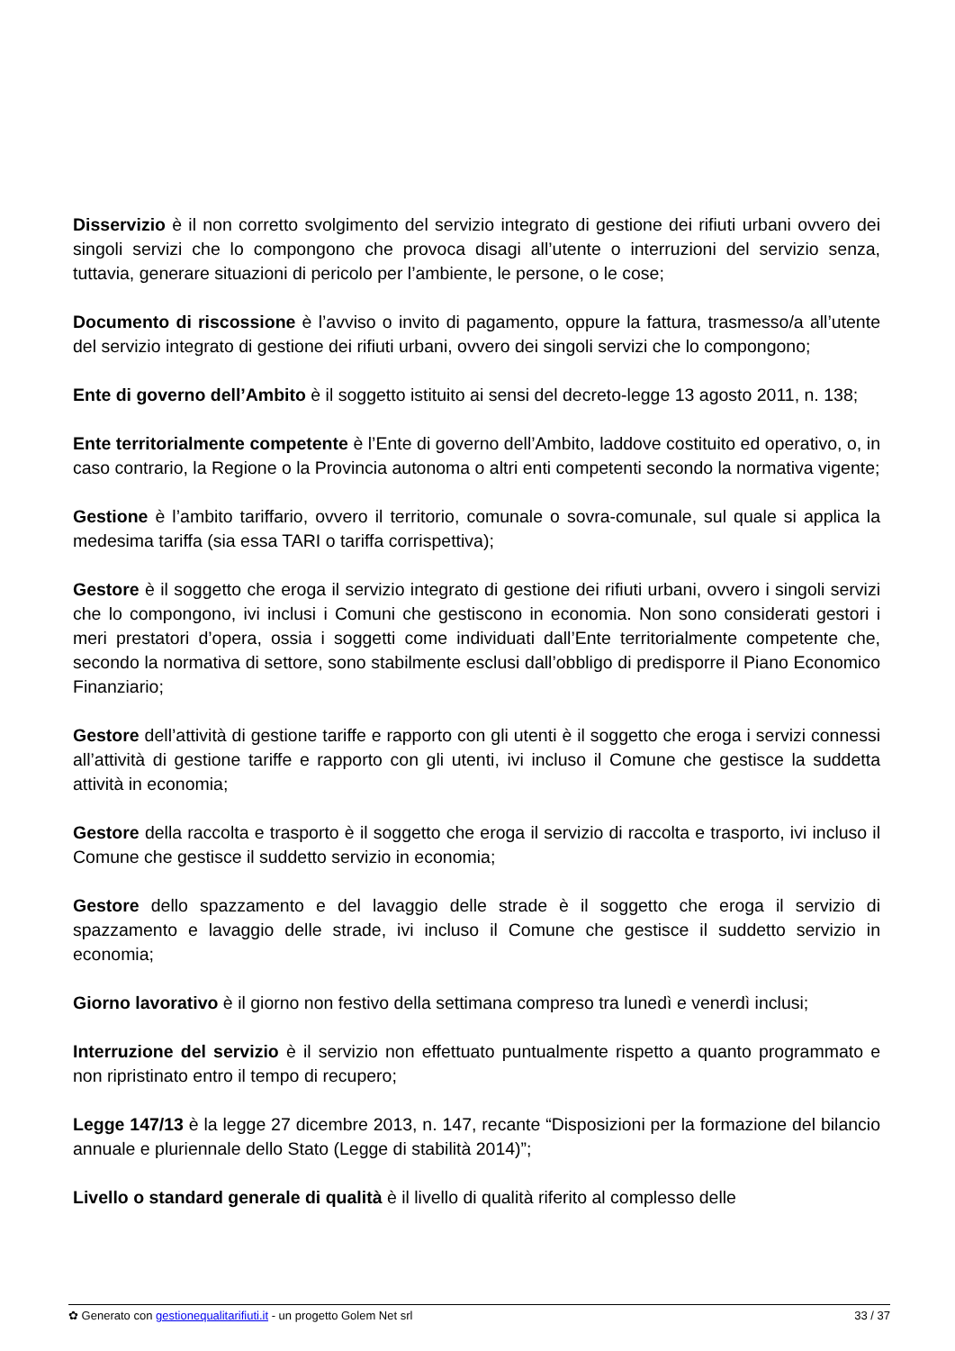Disservizio è il non corretto svolgimento del servizio integrato di gestione dei rifiuti urbani ovvero dei singoli servizi che lo compongono che provoca disagi all’utente o interruzioni del servizio senza, tuttavia, generare situazioni di pericolo per l’ambiente, le persone, o le cose;
Documento di riscossione è l’avviso o invito di pagamento, oppure la fattura, trasmesso/a all’utente del servizio integrato di gestione dei rifiuti urbani, ovvero dei singoli servizi che lo compongono;
Ente di governo dell’Ambito è il soggetto istituito ai sensi del decreto-legge 13 agosto 2011, n. 138;
Ente territorialmente competente è l’Ente di governo dell’Ambito, laddove costituito ed operativo, o, in caso contrario, la Regione o la Provincia autonoma o altri enti competenti secondo la normativa vigente;
Gestione è l’ambito tariffario, ovvero il territorio, comunale o sovra-comunale, sul quale si applica la medesima tariffa (sia essa TARI o tariffa corrispettiva);
Gestore è il soggetto che eroga il servizio integrato di gestione dei rifiuti urbani, ovvero i singoli servizi che lo compongono, ivi inclusi i Comuni che gestiscono in economia. Non sono considerati gestori i meri prestatori d’opera, ossia i soggetti come individuati dall’Ente territorialmente competente che, secondo la normativa di settore, sono stabilmente esclusi dall’obbligo di predisporre il Piano Economico Finanziario;
Gestore dell’attività di gestione tariffe e rapporto con gli utenti è il soggetto che eroga i servizi connessi all’attività di gestione tariffe e rapporto con gli utenti, ivi incluso il Comune che gestisce la suddetta attività in economia;
Gestore della raccolta e trasporto è il soggetto che eroga il servizio di raccolta e trasporto, ivi incluso il Comune che gestisce il suddetto servizio in economia;
Gestore dello spazzamento e del lavaggio delle strade è il soggetto che eroga il servizio di spazzamento e lavaggio delle strade, ivi incluso il Comune che gestisce il suddetto servizio in economia;
Giorno lavorativo è il giorno non festivo della settimana compreso tra lunedì e venerdì inclusi;
Interruzione del servizio è il servizio non effettuato puntualmente rispetto a quanto programmato e non ripristinato entro il tempo di recupero;
Legge 147/13 è la legge 27 dicembre 2013, n. 147, recante “Disposizioni per la formazione del bilancio annuale e pluriennale dello Stato (Legge di stabilità 2014)”;
Livello o standard generale di qualità è il livello di qualità riferito al complesso delle
✿ Generato con gestionequalitarifiuti.it - un progetto Golem Net srl 33 / 37